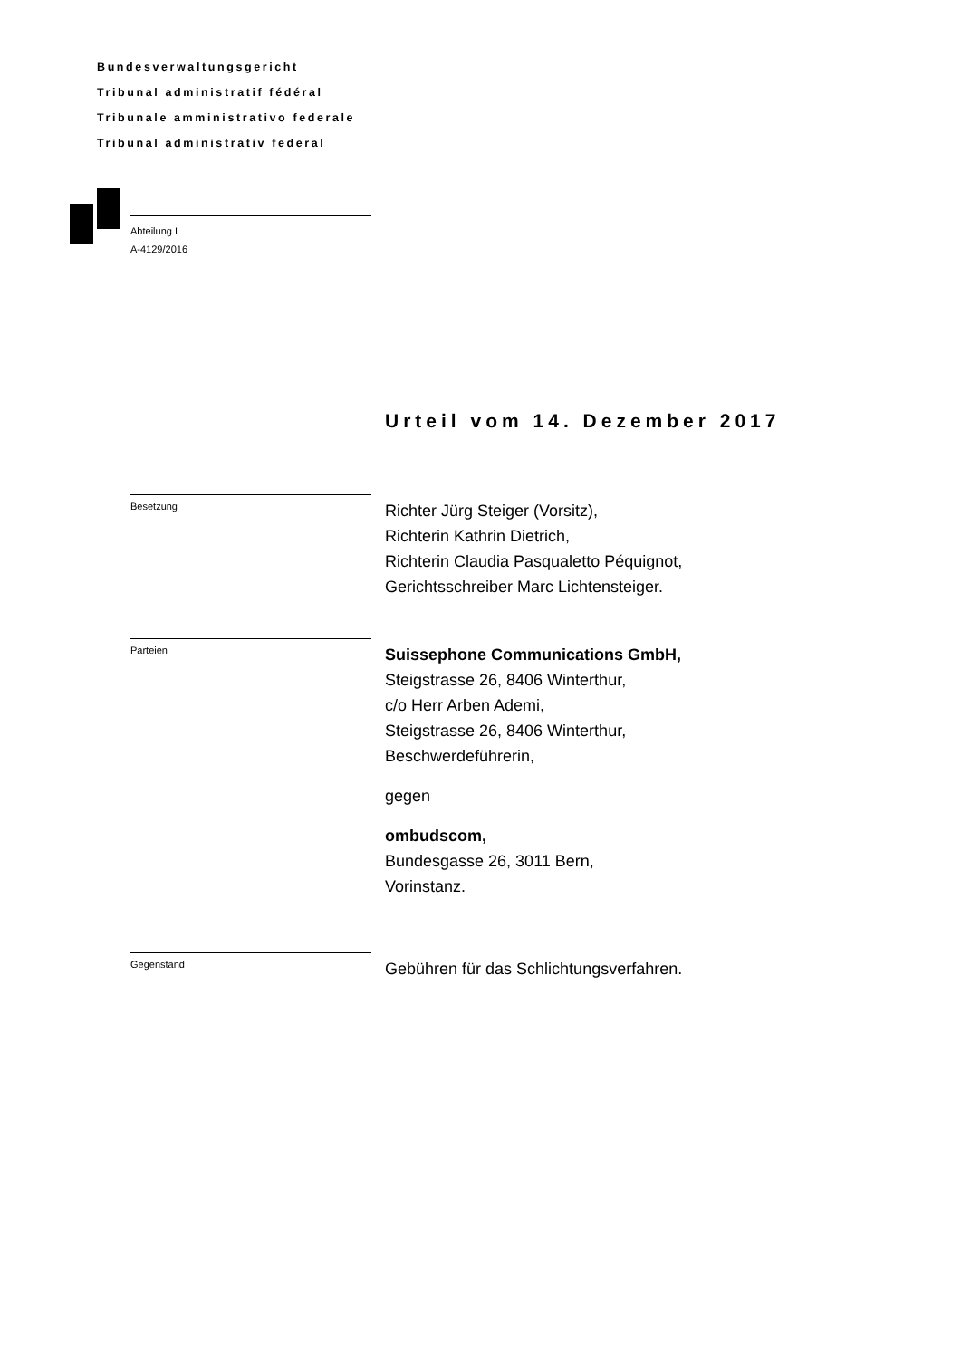Bundesverwaltungsgericht
Tribunal administratif fédéral
Tribunale amministrativo federale
Tribunal administrativ federal
Abteilung I
A-4129/2016
Urteil vom 14. Dezember 2017
Besetzung
Richter Jürg Steiger (Vorsitz),
Richterin Kathrin Dietrich,
Richterin Claudia Pasqualetto Péquignot,
Gerichtsschreiber Marc Lichtensteiger.
Parteien
Suissephone Communications GmbH,
Steigstrasse 26, 8406 Winterthur,
c/o Herr Arben Ademi,
Steigstrasse 26, 8406 Winterthur,
Beschwerdeführerin,
gegen
ombudscom,
Bundesgasse 26, 3011 Bern,
Vorinstanz.
Gegenstand
Gebühren für das Schlichtungsverfahren.